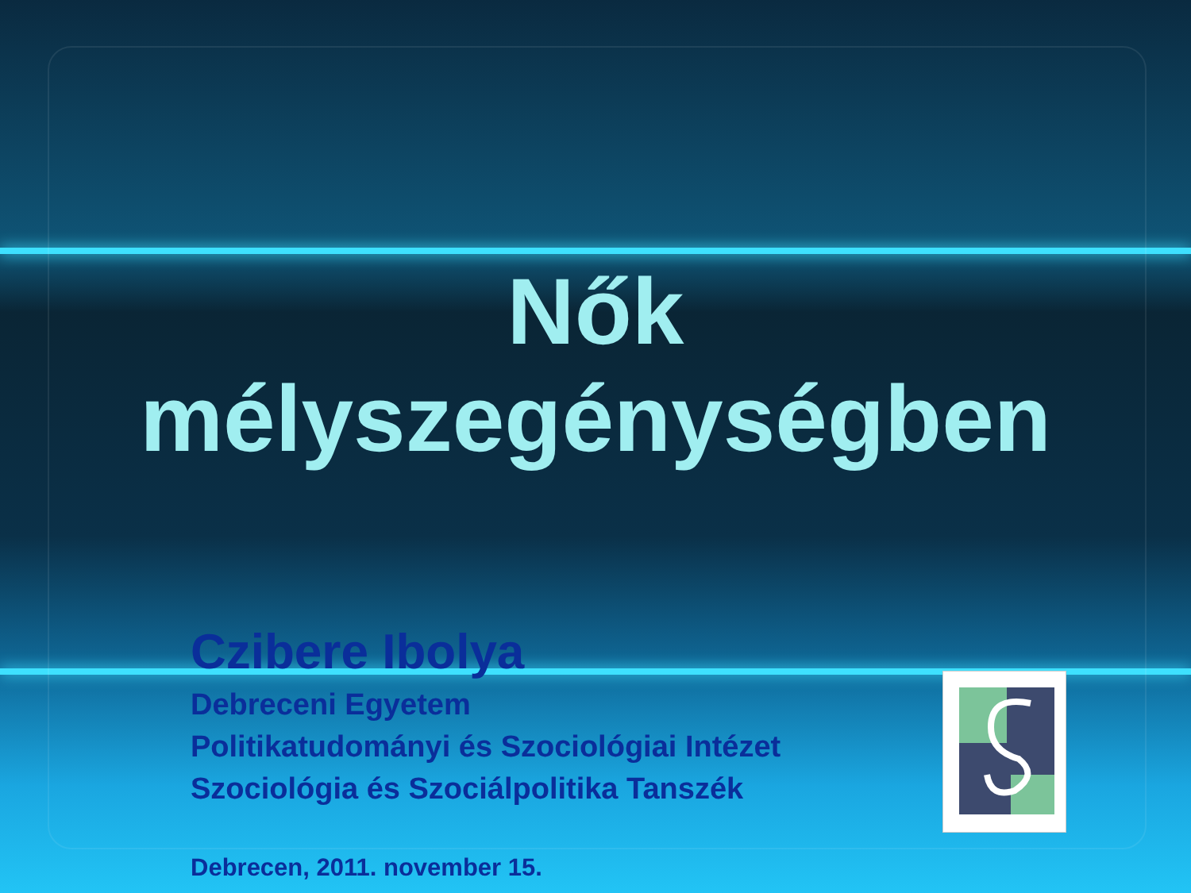Nők
mélyszegénységben
Czibere Ibolya
Debreceni Egyetem
Politikatudományi és Szociológiai Intézet
Szociológia és Szociálpolitika Tanszék
Debrecen, 2011. november 15.